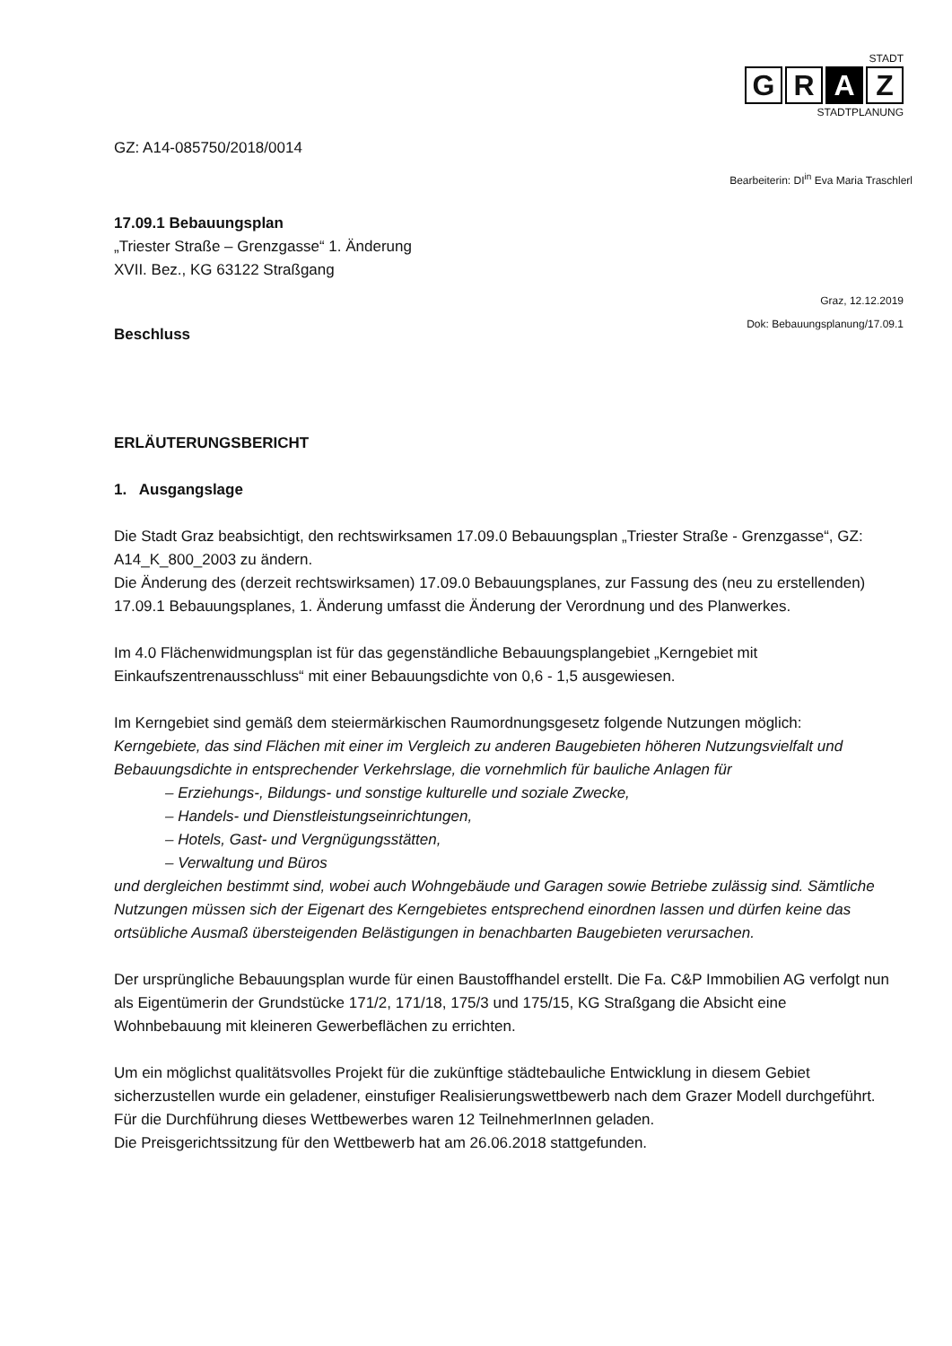STADT
G R A Z
STADTPLANUNG
GZ: A14-085750/2018/0014
Bearbeiterin: DI<sup>in</sup> Eva Maria Traschlerl
17.09.1 Bebauungsplan
„Triester Straße – Grenzgasse“ 1. Änderung
XVII. Bez., KG 63122 Straßgang
Graz, 12.12.2019
Dok: Bebauungsplanung/17.09.1
Beschluss
ERLÄUTERUNGSBERICHT
1. Ausgangslage
Die Stadt Graz beabsichtigt, den rechtswirksamen 17.09.0 Bebauungsplan „Triester Straße - Grenzgasse“, GZ: A14_K_800_2003 zu ändern.
Die Änderung des (derzeit rechtswirksamen) 17.09.0 Bebauungsplanes, zur Fassung des (neu zu erstellenden) 17.09.1 Bebauungsplanes, 1. Änderung umfasst die Änderung der Verordnung und des Planwerkes.
Im 4.0 Flächenwidmungsplan ist für das gegenständliche Bebauungsplangebiet „Kerngebiet mit Einkaufszentrenausschluss“ mit einer Bebauungsdichte von 0,6 - 1,5 ausgewiesen.
Im Kerngebiet sind gemäß dem steiermärkischen Raumordnungsgesetz folgende Nutzungen möglich:
Kerngebiete, das sind Flächen mit einer im Vergleich zu anderen Baugebieten höheren Nutzungsvielfalt und Bebauungsdichte in entsprechender Verkehrslage, die vornehmlich für bauliche Anlagen für
– Erziehungs-, Bildungs- und sonstige kulturelle und soziale Zwecke,
– Handels- und Dienstleistungseinrichtungen,
– Hotels, Gast- und Vergnügungsstätten,
– Verwaltung und Büros
und dergleichen bestimmt sind, wobei auch Wohngebäude und Garagen sowie Betriebe zulässig sind. Sämtliche Nutzungen müssen sich der Eigenart des Kerngebietes entsprechend einordnen lassen und dürfen keine das ortsübliche Ausmaß übersteigenden Belästigungen in benachbarten Baugebieten verursachen.
Der ursprüngliche Bebauungsplan wurde für einen Baustoffhandel erstellt. Die Fa. C&P Immobilien AG verfolgt nun als Eigentümerin der Grundstücke 171/2, 171/18, 175/3 und 175/15, KG Straßgang die Absicht eine Wohnbebauung mit kleineren Gewerbeflächen zu errichten.
Um ein möglichst qualitätsvolles Projekt für die zukünftige städtebauliche Entwicklung in diesem Gebiet sicherzustellen wurde ein geladener, einstufiger Realisierungswettbewerb nach dem Grazer Modell durchgeführt. Für die Durchführung dieses Wettbewerbes waren 12 TeilnehmerInnen geladen.
Die Preisgerichtssitzung für den Wettbewerb hat am 26.06.2018 stattgefunden.